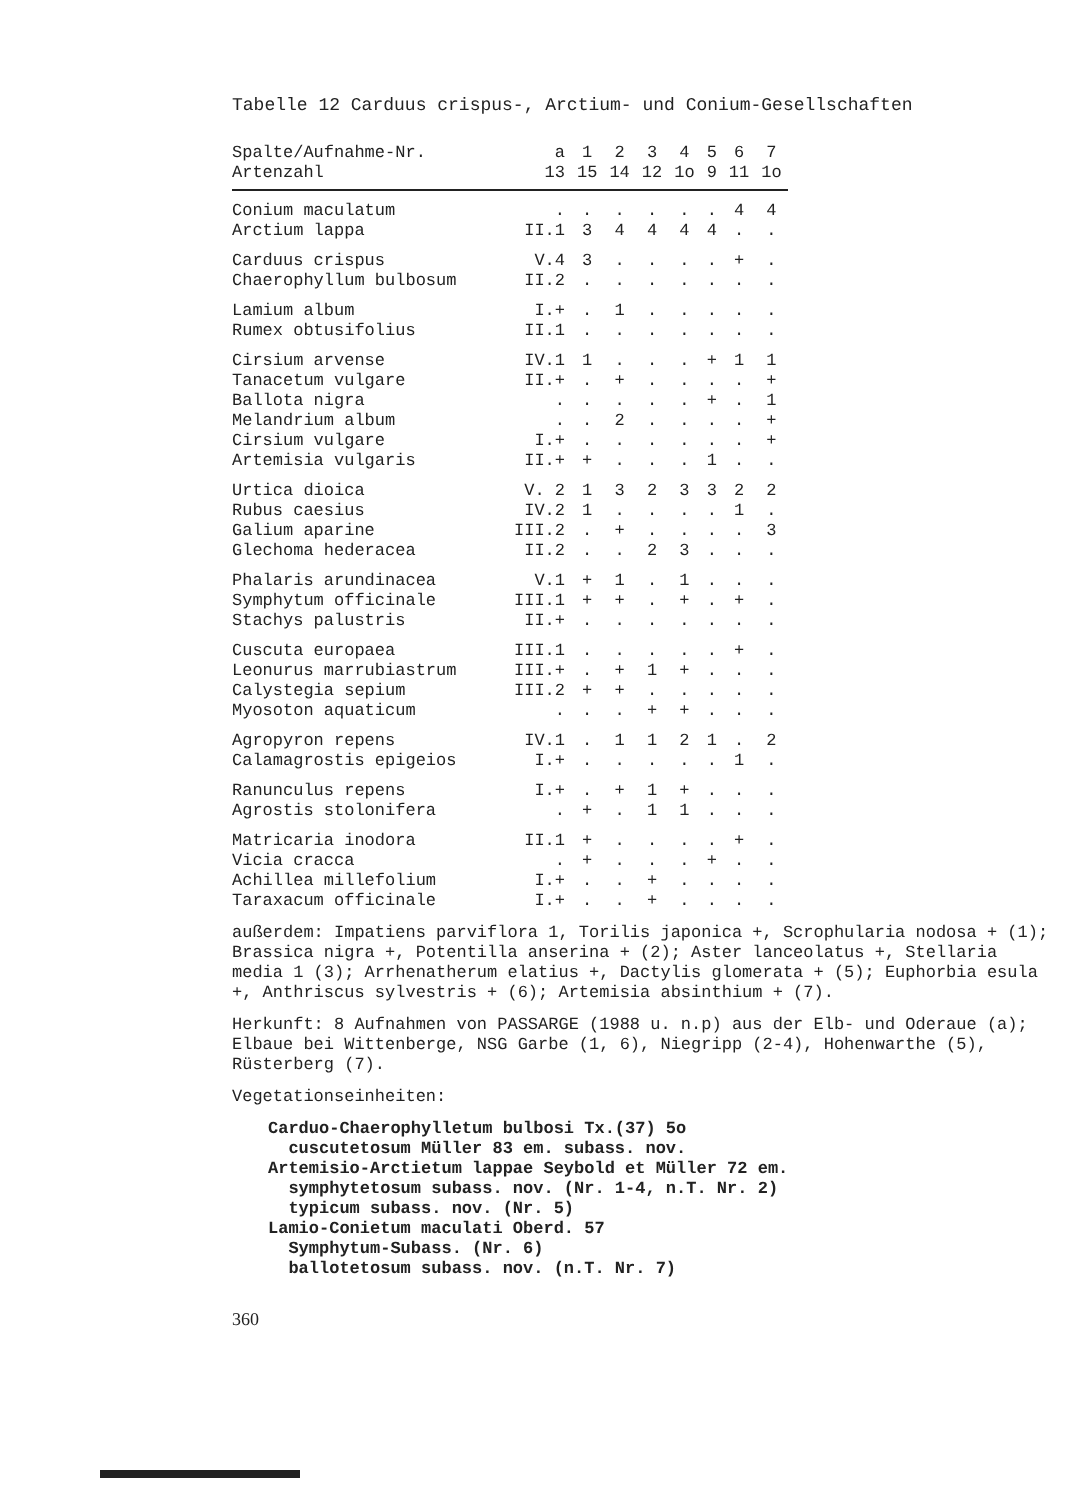Tabelle 12 Carduus crispus-, Arctium- und Conium-Gesellschaften
| Spalte/Aufnahme-Nr. | a | 1 | 2 | 3 | 4 | 5 | 6 | 7 |
| --- | --- | --- | --- | --- | --- | --- | --- | --- |
| Artenzahl | 13 | 15 | 14 | 12 | 1o | 9 | 11 | 1o |
| Conium maculatum | . | . | . | . | . | . | 4 | 4 |
| Arctium lappa | II.1 | 3 | 4 | 4 | 4 | 4 | . | . |
| Carduus crispus | V.4 | 3 | . | . | . | . | + | . |
| Chaerophyllum bulbosum | II.2 | . | . | . | . | . | . | . |
| Lamium album | I.+ | . | 1 | . | . | . | . | . |
| Rumex obtusifolius | II.1 | . | . | . | . | . | . | . |
| Cirsium arvense | IV.1 | 1 | . | . | . | + | 1 | 1 |
| Tanacetum vulgare | II.+ | . | + | . | . | . | . | + |
| Ballota nigra | . | . | . | . | . | + | . | 1 |
| Melandrium album | . | . | 2 | . | . | . | . | + |
| Cirsium vulgare | I.+ | . | . | . | . | . | . | + |
| Artemisia vulgaris | II.+ | + | . | . | . | 1 | . | . |
| Urtica dioica | V. 2 | 1 | 3 | 2 | 3 | 3 | 2 | 2 |
| Rubus caesius | IV.2 | 1 | . | . | . | . | 1 | . |
| Galium aparine | III.2 | . | + | . | . | . | . | 3 |
| Glechoma hederacea | II.2 | . | . | 2 | 3 | . | . | . |
| Phalaris arundinacea | V.1 | + | 1 | . | 1 | . | . | . |
| Symphytum officinale | III.1 | + | + | . | + | . | + | . |
| Stachys palustris | II.+ | . | . | . | . | . | . | . |
| Cuscuta europaea | III.1 | . | . | . | . | . | + | . |
| Leonurus marrubiastrum | III.+ | . | + | 1 | + | . | . | . |
| Calystegia sepium | III.2 | + | + | . | . | . | . | . |
| Myosoton aquaticum | . | . | . | + | + | . | . | . |
| Agropyron repens | IV.1 | . | 1 | 1 | 2 | 1 | . | 2 |
| Calamagrostis epigeios | I.+ | . | . | . | . | . | 1 | . |
| Ranunculus repens | I.+ | . | + | 1 | + | . | . | . |
| Agrostis stolonifera | . | + | . | 1 | 1 | . | . | . |
| Matricaria inodora | II.1 | + | . | . | . | . | + | . |
| Vicia cracca | . | + | . | . | . | + | . | . |
| Achillea millefolium | I.+ | . | . | + | . | . | . | . |
| Taraxacum officinale | I.+ | . | . | + | . | . | . | . |
außerdem: Impatiens parviflora 1, Torilis japonica +, Scrophularia nodosa + (1); Brassica nigra +, Potentilla anserina + (2); Aster lanceolatus +, Stellaria media 1 (3); Arrhenatherum elatius +, Dactylis glomerata + (5); Euphorbia esula +, Anthriscus sylvestris + (6); Artemisia absinthium + (7).
Herkunft: 8 Aufnahmen von PASSARGE (1988 u. n.p) aus der Elb- und Oderaue (a);
Elbaue bei Wittenberge, NSG Garbe (1, 6), Niegripp (2-4), Hohenwarthe (5), Rüsterberg (7).
Vegetationseinheiten:
Carduo-Chaerophylletum bulbosi Tx.(37) 5o
cuscutetosum Müller 83 em. subass. nov.
Artemisio-Arctietum lappae Seybold et Müller 72 em.
symphytetosum subass. nov. (Nr. 1-4, n.T. Nr. 2)
typicum subass. nov. (Nr. 5)
Lamio-Conietum maculati Oberd. 57
Symphytum-Subass. (Nr. 6)
ballotetosum subass. nov. (n.T. Nr. 7)
360